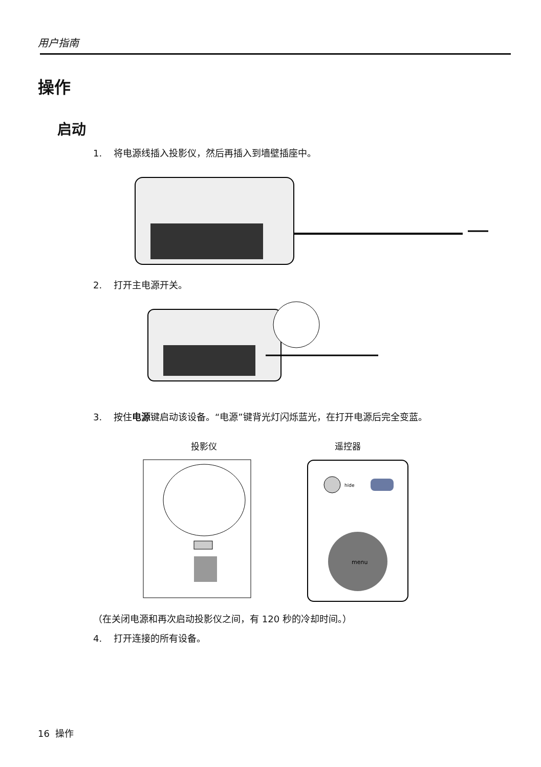用户指南
操作
启动
1. 将电源线插入投影仪，然后再插入到墙壁插座中。
2. 打开主电源开关。
3. 按住电源键启动该设备。“电源”键背光灯闪烁蓝光，在打开电源后完全变蓝。
投影仪 遥控器
menu
hide
（在关闭电源和再次启动投影仪之间，有 120 秒的冷却时间。）
4. 打开连接的所有设备。
16 操作